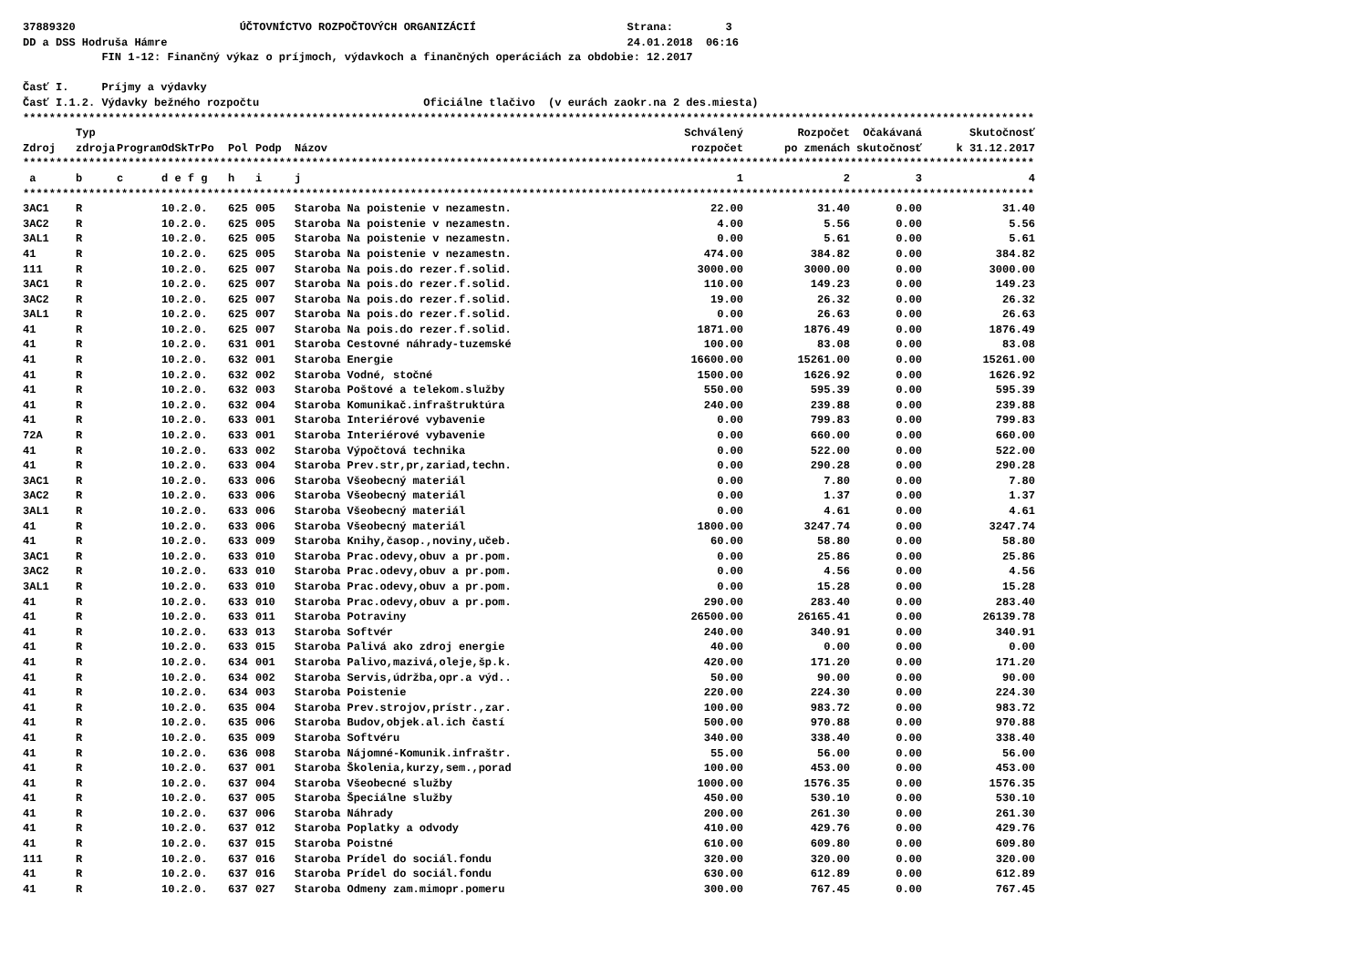37889320 ÚČTOVNÍCTVO ROZPOČTOVÝCH ORGANIZÁCIÍ Strana: 3
DD a DSS Hodruša Hámre 24.01.2018 06:16
FIN 1-12: Finančný výkaz o príjmoch, výdavkoch a finančných operáciách za obdobie: 12.2017
Časť I. Príjmy a výdavky
Časť I.1.2. Výdavky bežného rozpočtu Oficiálne tlačivo (v eurách zaokr.na 2 des.miesta)
| ************************************************************************************************************************************************************** | | | | | | | | | | |
| | Typ | | | | | | Schválený | Rozpočet | Očakávaná | Skutočnosť |
| Zdroj | zdroja | Program | OdSkTrPo | Pol | Podp | Názov | rozpočet | po zmenách | skutočnosť | k 31.12.2017 |
| ************************************************************************************************************************************************************** | | | | | | | | | | |
| a | b | c | d e f g | h | i | j | 1 | 2 | 3 | 4 |
| ************************************************************************************************************************************************************** | | | | | | | | | | |
| 3AC1 | R | | 10.2.0. | 625 | 005 | Staroba Na poistenie v nezamestn. | 22.00 | 31.40 | 0.00 | 31.40 |
| 3AC2 | R | | 10.2.0. | 625 | 005 | Staroba Na poistenie v nezamestn. | 4.00 | 5.56 | 0.00 | 5.56 |
| 3AL1 | R | | 10.2.0. | 625 | 005 | Staroba Na poistenie v nezamestn. | 0.00 | 5.61 | 0.00 | 5.61 |
| 41 | R | | 10.2.0. | 625 | 005 | Staroba Na poistenie v nezamestn. | 474.00 | 384.82 | 0.00 | 384.82 |
| 111 | R | | 10.2.0. | 625 | 007 | Staroba Na pois.do rezer.f.solid. | 3000.00 | 3000.00 | 0.00 | 3000.00 |
| 3AC1 | R | | 10.2.0. | 625 | 007 | Staroba Na pois.do rezer.f.solid. | 110.00 | 149.23 | 0.00 | 149.23 |
| 3AC2 | R | | 10.2.0. | 625 | 007 | Staroba Na pois.do rezer.f.solid. | 19.00 | 26.32 | 0.00 | 26.32 |
| 3AL1 | R | | 10.2.0. | 625 | 007 | Staroba Na pois.do rezer.f.solid. | 0.00 | 26.63 | 0.00 | 26.63 |
| 41 | R | | 10.2.0. | 625 | 007 | Staroba Na pois.do rezer.f.solid. | 1871.00 | 1876.49 | 0.00 | 1876.49 |
| 41 | R | | 10.2.0. | 631 | 001 | Staroba Cestovné náhrady-tuzemské | 100.00 | 83.08 | 0.00 | 83.08 |
| 41 | R | | 10.2.0. | 632 | 001 | Staroba Energie | 16600.00 | 15261.00 | 0.00 | 15261.00 |
| 41 | R | | 10.2.0. | 632 | 002 | Staroba Vodné, stočné | 1500.00 | 1626.92 | 0.00 | 1626.92 |
| 41 | R | | 10.2.0. | 632 | 003 | Staroba Poštové a telekom.služby | 550.00 | 595.39 | 0.00 | 595.39 |
| 41 | R | | 10.2.0. | 632 | 004 | Staroba Komunikač.infraštruktúra | 240.00 | 239.88 | 0.00 | 239.88 |
| 41 | R | | 10.2.0. | 633 | 001 | Staroba Interiérové vybavenie | 0.00 | 799.83 | 0.00 | 799.83 |
| 72A | R | | 10.2.0. | 633 | 001 | Staroba Interiérové vybavenie | 0.00 | 660.00 | 0.00 | 660.00 |
| 41 | R | | 10.2.0. | 633 | 002 | Staroba Výpočtová technika | 0.00 | 522.00 | 0.00 | 522.00 |
| 41 | R | | 10.2.0. | 633 | 004 | Staroba Prev.str,pr,zariad,techn. | 0.00 | 290.28 | 0.00 | 290.28 |
| 3AC1 | R | | 10.2.0. | 633 | 006 | Staroba Všeobecný materiál | 0.00 | 7.80 | 0.00 | 7.80 |
| 3AC2 | R | | 10.2.0. | 633 | 006 | Staroba Všeobecný materiál | 0.00 | 1.37 | 0.00 | 1.37 |
| 3AL1 | R | | 10.2.0. | 633 | 006 | Staroba Všeobecný materiál | 0.00 | 4.61 | 0.00 | 4.61 |
| 41 | R | | 10.2.0. | 633 | 006 | Staroba Všeobecný materiál | 1800.00 | 3247.74 | 0.00 | 3247.74 |
| 41 | R | | 10.2.0. | 633 | 009 | Staroba Knihy,časop.,noviny,učeb. | 60.00 | 58.80 | 0.00 | 58.80 |
| 3AC1 | R | | 10.2.0. | 633 | 010 | Staroba Prac.odevy,obuv a pr.pom. | 0.00 | 25.86 | 0.00 | 25.86 |
| 3AC2 | R | | 10.2.0. | 633 | 010 | Staroba Prac.odevy,obuv a pr.pom. | 0.00 | 4.56 | 0.00 | 4.56 |
| 3AL1 | R | | 10.2.0. | 633 | 010 | Staroba Prac.odevy,obuv a pr.pom. | 0.00 | 15.28 | 0.00 | 15.28 |
| 41 | R | | 10.2.0. | 633 | 010 | Staroba Prac.odevy,obuv a pr.pom. | 290.00 | 283.40 | 0.00 | 283.40 |
| 41 | R | | 10.2.0. | 633 | 011 | Staroba Potraviny | 26500.00 | 26165.41 | 0.00 | 26139.78 |
| 41 | R | | 10.2.0. | 633 | 013 | Staroba Softvér | 240.00 | 340.91 | 0.00 | 340.91 |
| 41 | R | | 10.2.0. | 633 | 015 | Staroba Palivá ako zdroj energie | 40.00 | 0.00 | 0.00 | 0.00 |
| 41 | R | | 10.2.0. | 634 | 001 | Staroba Palivo,mazivá,oleje,šp.k. | 420.00 | 171.20 | 0.00 | 171.20 |
| 41 | R | | 10.2.0. | 634 | 002 | Staroba Servis,údržba,opr.a výd.. | 50.00 | 90.00 | 0.00 | 90.00 |
| 41 | R | | 10.2.0. | 634 | 003 | Staroba Poistenie | 220.00 | 224.30 | 0.00 | 224.30 |
| 41 | R | | 10.2.0. | 635 | 004 | Staroba Prev.strojov,prístr.,zar. | 100.00 | 983.72 | 0.00 | 983.72 |
| 41 | R | | 10.2.0. | 635 | 006 | Staroba Budov,objek.al.ich častí | 500.00 | 970.88 | 0.00 | 970.88 |
| 41 | R | | 10.2.0. | 635 | 009 | Staroba Softvéru | 340.00 | 338.40 | 0.00 | 338.40 |
| 41 | R | | 10.2.0. | 636 | 008 | Staroba Nájomné-Komunik.infraštr. | 55.00 | 56.00 | 0.00 | 56.00 |
| 41 | R | | 10.2.0. | 637 | 001 | Staroba Školenia,kurzy,sem.,porad | 100.00 | 453.00 | 0.00 | 453.00 |
| 41 | R | | 10.2.0. | 637 | 004 | Staroba Všeobecné služby | 1000.00 | 1576.35 | 0.00 | 1576.35 |
| 41 | R | | 10.2.0. | 637 | 005 | Staroba Špeciálne služby | 450.00 | 530.10 | 0.00 | 530.10 |
| 41 | R | | 10.2.0. | 637 | 006 | Staroba Náhrady | 200.00 | 261.30 | 0.00 | 261.30 |
| 41 | R | | 10.2.0. | 637 | 012 | Staroba Poplatky a odvody | 410.00 | 429.76 | 0.00 | 429.76 |
| 41 | R | | 10.2.0. | 637 | 015 | Staroba Poistné | 610.00 | 609.80 | 0.00 | 609.80 |
| 111 | R | | 10.2.0. | 637 | 016 | Staroba Prídel do sociál.fondu | 320.00 | 320.00 | 0.00 | 320.00 |
| 41 | R | | 10.2.0. | 637 | 016 | Staroba Prídel do sociál.fondu | 630.00 | 612.89 | 0.00 | 612.89 |
| 41 | R | | 10.2.0. | 637 | 027 | Staroba Odmeny zam.mimopr.pomeru | 300.00 | 767.45 | 0.00 | 767.45 |